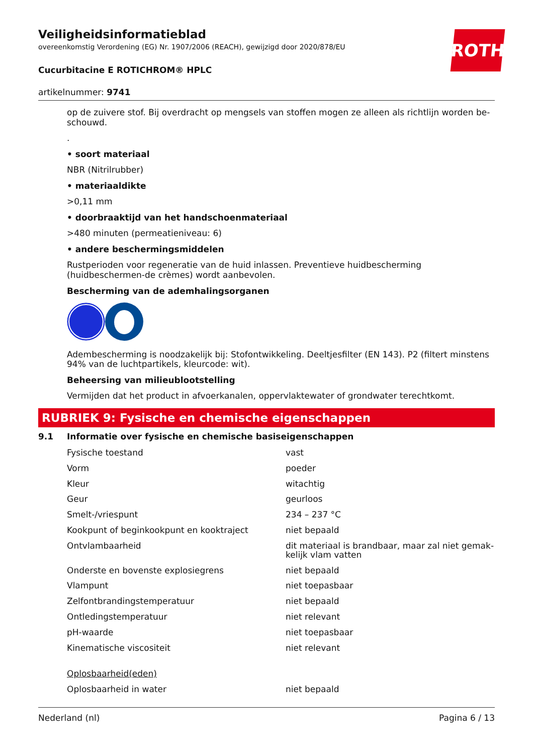ROTH
Veiligheidsinformatieblad
overeenkomstig Verordening (EG) Nr. 1907/2006 (REACH), gewijzigd door 2020/878/EU
Cucurbitacine E ROTICHROM® HPLC
artikelnummer: 9741
op de zuivere stof. Bij overdracht op mengsels van stoffen mogen ze alleen als richtlijn worden be-schouwd.
.
• soort materiaal
NBR (Nitrilrubber)
• materiaaldikte
>0,11 mm
• doorbraaktijd van het handschoenmateriaal
>480 minuten (permeatieniveau: 6)
• andere beschermingsmiddelen
Rustperioden voor regeneratie van de huid inlassen. Preventieve huidbescherming (huidbeschermen-de crèmes) wordt aanbevolen.
Bescherming van de ademhalingsorganen
Adembescherming is noodzakelijk bij: Stofontwikkeling. Deeltjesfilter (EN 143). P2 (filtert minstens 94% van de luchtpartikels, kleurcode: wit).
Beheersing van milieublootstelling
Vermijden dat het product in afvoerkanalen, oppervlaktewater of grondwater terechtkomt.
RUBRIEK 9: Fysische en chemische eigenschappen
9.1 Informatie over fysische en chemische basiseigenschappen
| Fysische toestand | vast |
| Vorm | poeder |
| Kleur | witachtig |
| Geur | geurloos |
| Smelt-/vriespunt | 234 – 237 °C |
| Kookpunt of beginkookpunt en kooktraject | niet bepaald |
| Ontvlambaarheid | dit materiaal is brandbaar, maar zal niet gemak-kelijk vlam vatten |
| Onderste en bovenste explosiegrens | niet bepaald |
| Vlampunt | niet toepasbaar |
| Zelfontbrandingstemperatuur | niet bepaald |
| Ontledingstemperatuur | niet relevant |
| pH-waarde | niet toepasbaar |
| Kinematische viscositeit | niet relevant |
| Oplosbaarheid(eden) | |
| Oplosbaarheid in water | niet bepaald |
Nederland (nl) Pagina 6 / 13